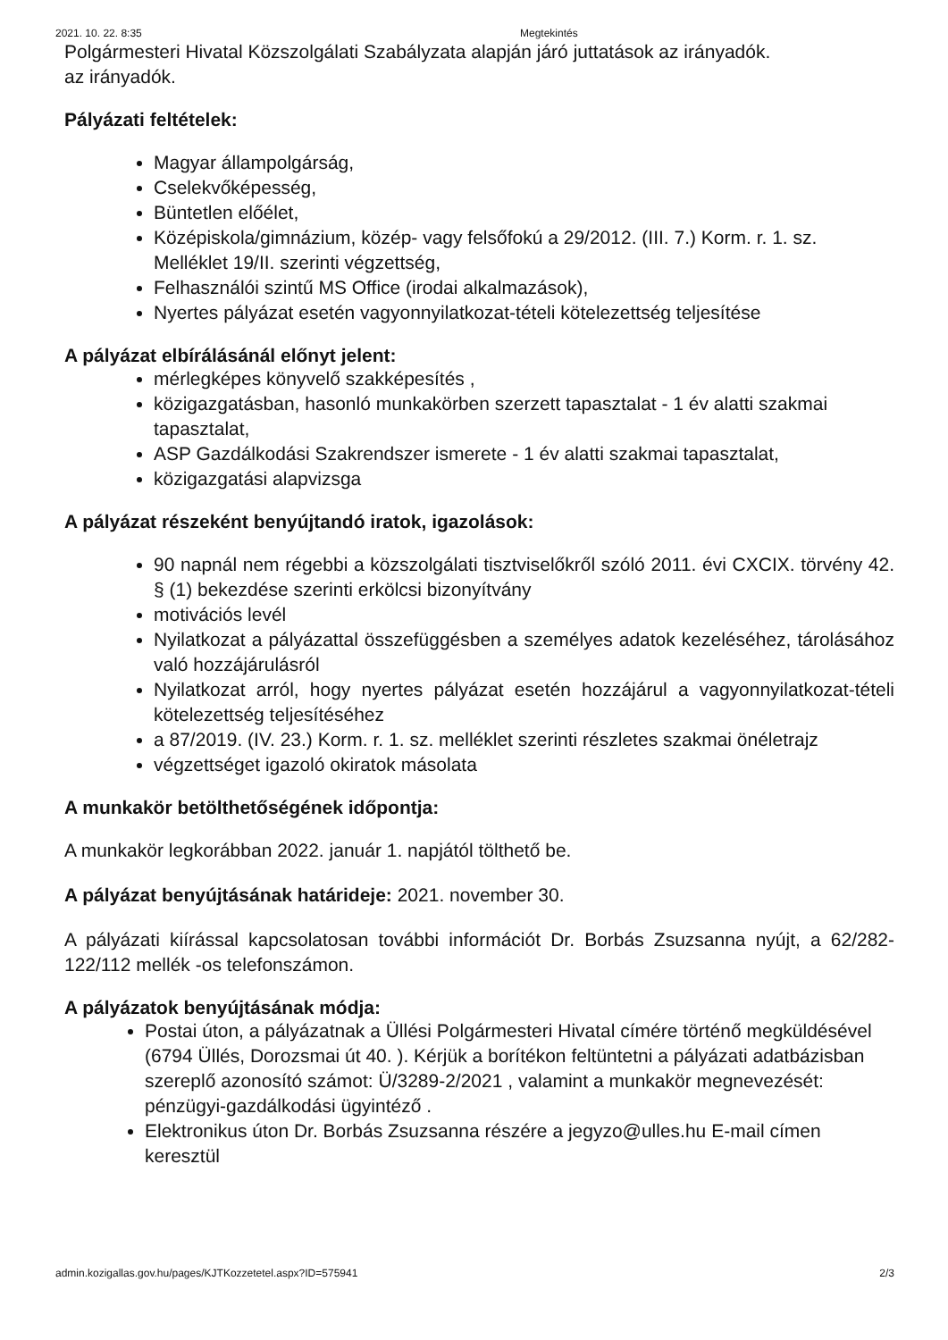2021. 10. 22. 8:35 Megtekintés
Polgármesteri Hivatal Közszolgálati Szabályzata alapján járó juttatások az irányadók.
az irányadók.
Pályázati feltételek:
Magyar állampolgárság,
Cselekvőképesség,
Büntetlen előélet,
Középiskola/gimnázium, közép- vagy felsőfokú a 29/2012. (III. 7.) Korm. r. 1. sz. Melléklet 19/II. szerinti végzettség,
Felhasználói szintű MS Office (irodai alkalmazások),
Nyertes pályázat esetén vagyonnyilatkozat-tételi kötelezettség teljesítése
A pályázat elbírálásánál előnyt jelent:
mérlegképes könyvelő szakképesítés ,
közigazgatásban, hasonló munkakörben szerzett tapasztalat - 1 év alatti szakmai tapasztalat,
ASP Gazdálkodási Szakrendszer ismerete - 1 év alatti szakmai tapasztalat,
közigazgatási alapvizsga
A pályázat részeként benyújtandó iratok, igazolások:
90 napnál nem régebbi a közszolgálati tisztviselőkről szóló 2011. évi CXCIX. törvény 42. § (1) bekezdése szerinti erkölcsi bizonyítvány
motivációs levél
Nyilatkozat a pályázattal összefüggésben a személyes adatok kezeléséhez, tárolásához való hozzájárulásról
Nyilatkozat arról, hogy nyertes pályázat esetén hozzájárul a vagyonnyilatkozat-tételi kötelezettség teljesítéséhez
a 87/2019. (IV. 23.) Korm. r. 1. sz. melléklet szerinti részletes szakmai önéletrajz
végzettséget igazoló okiratok másolata
A munkakör betölthetőségének időpontja:
A munkakör legkorábban 2022. január 1. napjától tölthető be.
A pályázat benyújtásának határideje: 2021. november 30.
A pályázati kiírással kapcsolatosan további információt Dr. Borbás Zsuzsanna nyújt, a 62/282-122/112 mellék -os telefonszámon.
A pályázatok benyújtásának módja:
Postai úton, a pályázatnak a Üllési Polgármesteri Hivatal címére történő megküldésével (6794 Üllés, Dorozsmai út 40. ). Kérjük a borítékon feltüntetni a pályázati adatbázisban szereplő azonosító számot: Ü/3289-2/2021 , valamint a munkakör megnevezését: pénzügyi-gazdálkodási ügyintéző .
Elektronikus úton Dr. Borbás Zsuzsanna részére a jegyzo@ulles.hu E-mail címen keresztül
admin.kozigallas.gov.hu/pages/KJTKozzetetel.aspx?ID=575941 2/3